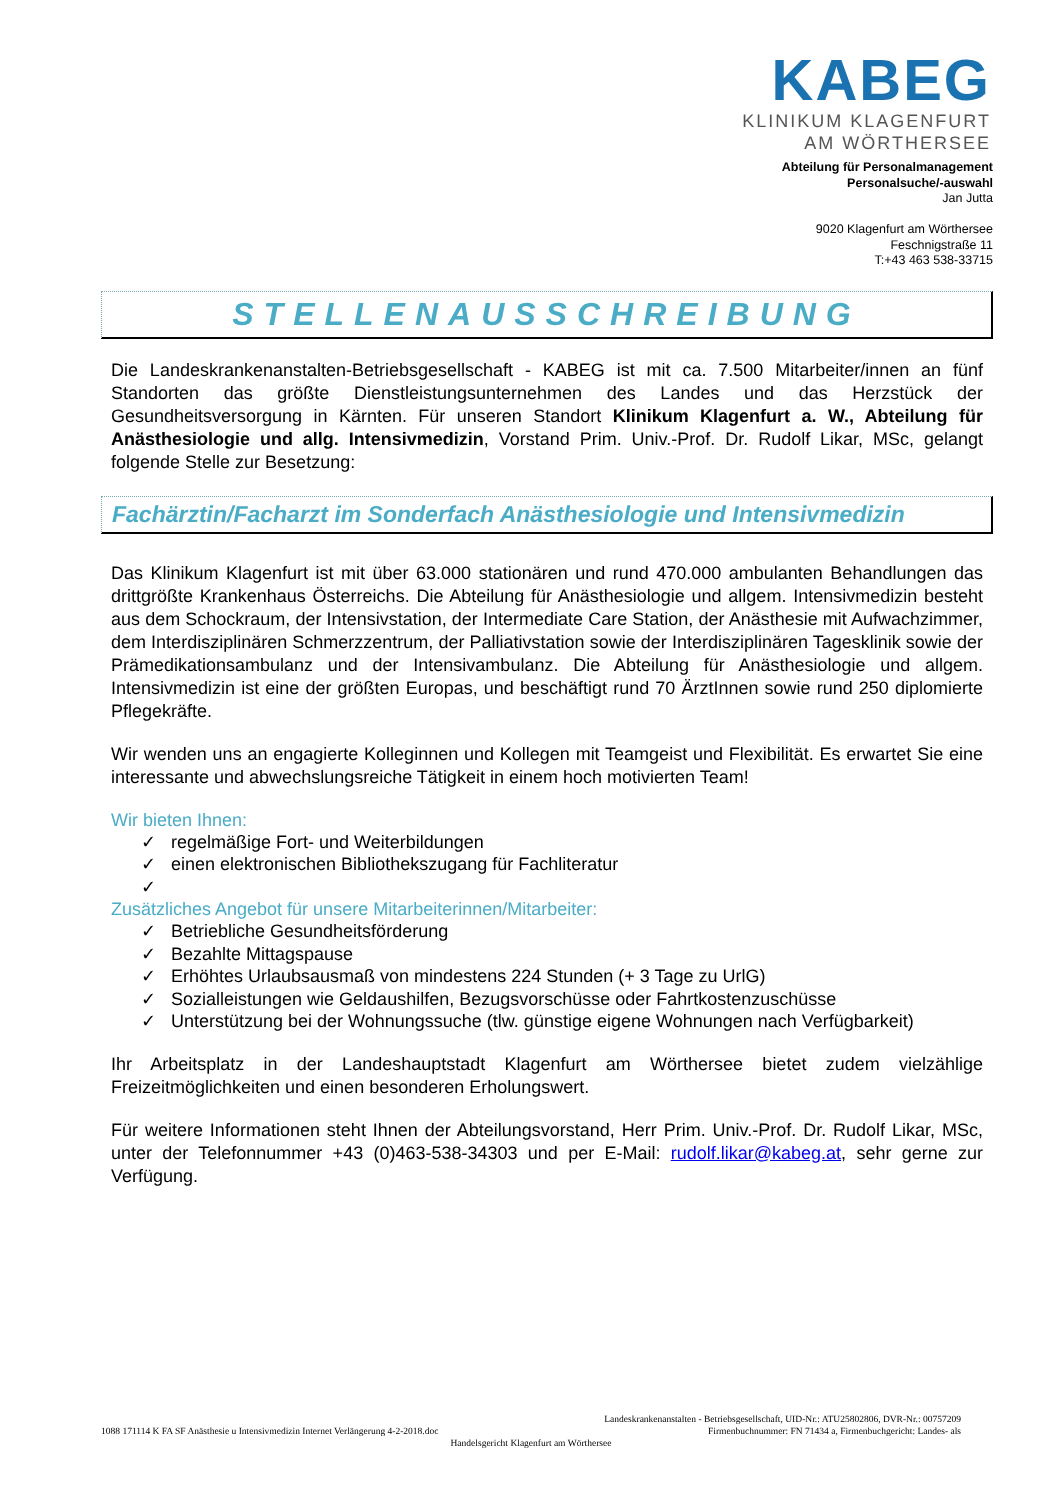KABEG
KLINIKUM KLAGENFURT
AM WÖRTHERSEE
Abteilung für Personalmanagement
Personalsuche/-auswahl
Jan Jutta
9020 Klagenfurt am Wörthersee
Feschnigstraße 11
T:+43 463 538-33715
STELLENAUSSCHREIBUNG
Die Landeskrankenanstalten-Betriebsgesellschaft - KABEG ist mit ca. 7.500 Mitarbeiter/innen an fünf Standorten das größte Dienstleistungsunternehmen des Landes und das Herzstück der Gesundheitsversorgung in Kärnten. Für unseren Standort Klinikum Klagenfurt a. W., Abteilung für Anästhesiologie und allg. Intensivmedizin, Vorstand Prim. Univ.-Prof. Dr. Rudolf Likar, MSc, gelangt folgende Stelle zur Besetzung:
Fachärztin/Facharzt im Sonderfach Anästhesiologie und Intensivmedizin
Das Klinikum Klagenfurt ist mit über 63.000 stationären und rund 470.000 ambulanten Behandlungen das drittgrößte Krankenhaus Österreichs. Die Abteilung für Anästhesiologie und allgem. Intensivmedizin besteht aus dem Schockraum, der Intensivstation, der Intermediate Care Station, der Anästhesie mit Aufwachzimmer, dem Interdisziplinären Schmerzzentrum, der Palliativstation sowie der Interdisziplinären Tagesklinik sowie der Prämedikationsambulanz und der Intensivambulanz. Die Abteilung für Anästhesiologie und allgem. Intensivmedizin ist eine der größten Europas, und beschäftigt rund 70 ÄrztInnen sowie rund 250 diplomierte Pflegekräfte.
Wir wenden uns an engagierte Kolleginnen und Kollegen mit Teamgeist und Flexibilität. Es erwartet Sie eine interessante und abwechslungsreiche Tätigkeit in einem hoch motivierten Team!
Wir bieten Ihnen:
✓ regelmäßige Fort- und Weiterbildungen
✓ einen elektronischen Bibliothekszugang für Fachliteratur
✓
Zusätzliches Angebot für unsere Mitarbeiterinnen/Mitarbeiter:
✓ Betriebliche Gesundheitsförderung
✓ Bezahlte Mittagspause
✓ Erhöhtes Urlaubsausmaß von mindestens 224 Stunden (+ 3 Tage zu UrlG)
✓ Sozialleistungen wie Geldaushilfen, Bezugsvorschüsse oder Fahrtkostenzuschüsse
✓ Unterstützung bei der Wohnungssuche (tlw. günstige eigene Wohnungen nach Verfügbarkeit)
Ihr Arbeitsplatz in der Landeshauptstadt Klagenfurt am Wörthersee bietet zudem vielzählige Freizeitmöglichkeiten und einen besonderen Erholungswert.
Für weitere Informationen steht Ihnen der Abteilungsvorstand, Herr Prim. Univ.-Prof. Dr. Rudolf Likar, MSc, unter der Telefonnummer +43 (0)463-538-34303 und per E-Mail: rudolf.likar@kabeg.at, sehr gerne zur Verfügung.
Landeskrankenanstalten - Betriebsgesellschaft, UID-Nr.: ATU25802806, DVR-Nr.: 00757209
1088 171114 K FA SF Anästhesie u Intensivmedizin Internet Verlängerung 4-2-2018.doc Firmenbuchnummer: FN 71434 a, Firmenbuchgericht: Landes- als
Handelsgericht Klagenfurt am Wörthersee